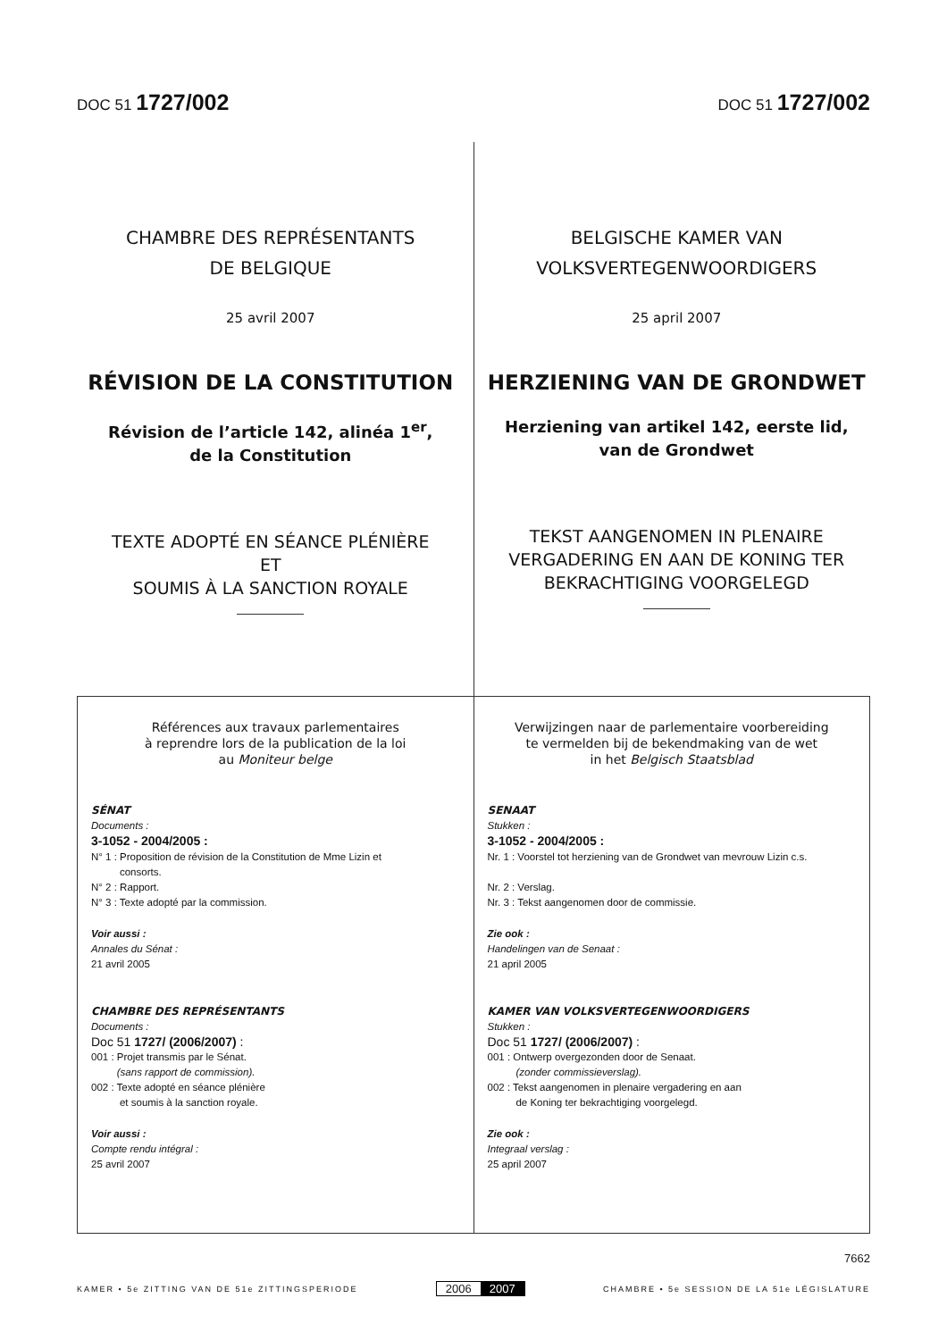DOC 51 1727/002
DOC 51 1727/002
CHAMBRE DES REPRÉSENTANTS
DE BELGIQUE
25 avril 2007
RÉVISION DE LA CONSTITUTION
Révision de l’article 142, alinéa 1<sup>er</sup>,
de la Constitution
TEXTE ADOPTÉ EN SÉANCE PLÉNIÈRE
ET
SOUMIS À LA SANCTION ROYALE
BELGISCHE KAMER VAN
VOLKSVERTEGENWOORDIGERS
25 april 2007
HERZIENING VAN DE GRONDWET
Herziening van artikel 142, eerste lid,
van de Grondwet
TEKST AANGENOMEN IN PLENAIRE
VERGADERING EN AAN DE KONING TER
BEKRACHTIGING VOORGELEGD
Références aux travaux parlementaires
à reprendre lors de la publication de la loi
au Moniteur belge
SÉNAT
Documents :
3-1052 - 2004/2005 :
N° 1 : Proposition de révision de la Constitution de Mme Lizin et
consorts.
N° 2 : Rapport.
N° 3 : Texte adopté par la commission.
Voir aussi :
Annales du Sénat :
21 avril 2005
CHAMBRE DES REPRÉSENTANTS
Documents :
Doc 51 1727/ (2006/2007) :
001 : Projet transmis par le Sénat.
(sans rapport de commission).
002 : Texte adopté en séance plénière
et soumis à la sanction royale.
Voir aussi :
Compte rendu intégral :
25 avril 2007
Verwijzingen naar de parlementaire voorbereiding
te vermelden bij de bekendmaking van de wet
in het Belgisch Staatsblad
SENAAT
Stukken :
3-1052 - 2004/2005 :
Nr. 1 : Voorstel tot herziening van de Grondwet van mevrouw Lizin c.s.
Nr. 2 : Verslag.
Nr. 3 : Tekst aangenomen door de commissie.
Zie ook :
Handelingen van de Senaat :
21 april 2005
KAMER VAN VOLKSVERTEGENWOORDIGERS
Stukken :
Doc 51 1727/ (2006/2007) :
001 : Ontwerp overgezonden door de Senaat.
(zonder commissieverslag).
002 : Tekst aangenomen in plenaire vergadering en aan
de Koning ter bekrachtiging voorgelegd.
Zie ook :
Integraal verslag :
25 april 2007
7662
KAMER • 5e ZITTING VAN DE 51e ZITTINGSPERIODE
2006 2007
CHAMBRE • 5e SESSION DE LA 51e LÉGISLATURE